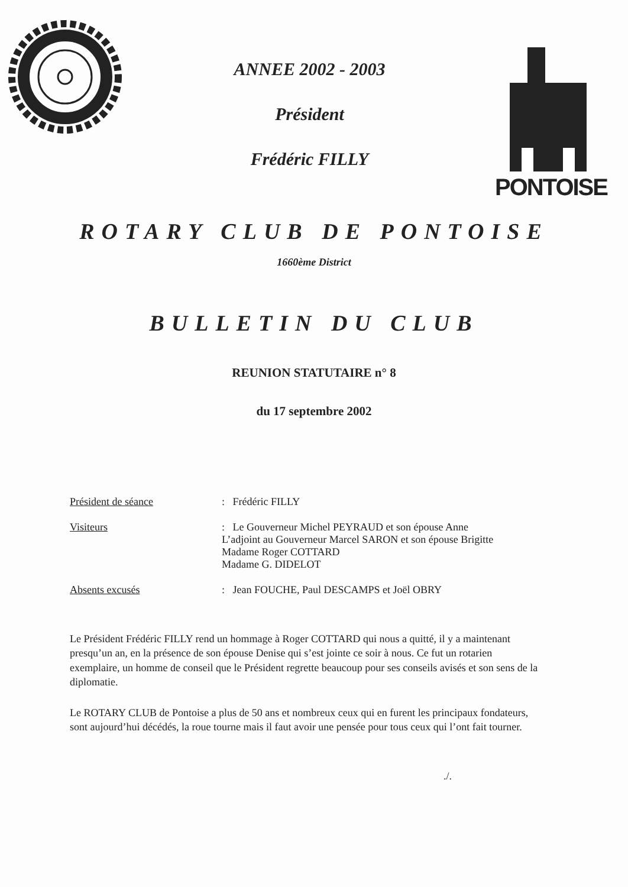ANNEE 2002 - 2003
Président
Frédéric FILLY
PONTOISE
ROTARY CLUB DE PONTOISE
1660ème District
BULLETIN DU CLUB
REUNION STATUTAIRE n° 8
du 17 septembre 2002
Président de séance : Frédéric FILLY
Visiteurs : Le Gouverneur Michel PEYRAUD et son épouse Anne
L’adjoint au Gouverneur Marcel SARON et son épouse Brigitte
Madame Roger COTTARD
Madame G. DIDELOT
Absents excusés : Jean FOUCHE, Paul DESCAMPS et Joël OBRY
Le Président Frédéric FILLY rend un hommage à Roger COTTARD qui nous a quitté, il y a maintenant presqu’un an, en la présence de son épouse Denise qui s’est jointe ce soir à nous. Ce fut un rotarien exemplaire, un homme de conseil que le Président regrette beaucoup pour ses conseils avisés et son sens de la diplomatie.
Le ROTARY CLUB de Pontoise a plus de 50 ans et nombreux ceux qui en furent les principaux fondateurs, sont aujourd’hui décédés, la roue tourne mais il faut avoir une pensée pour tous ceux qui l’ont fait tourner.
./.